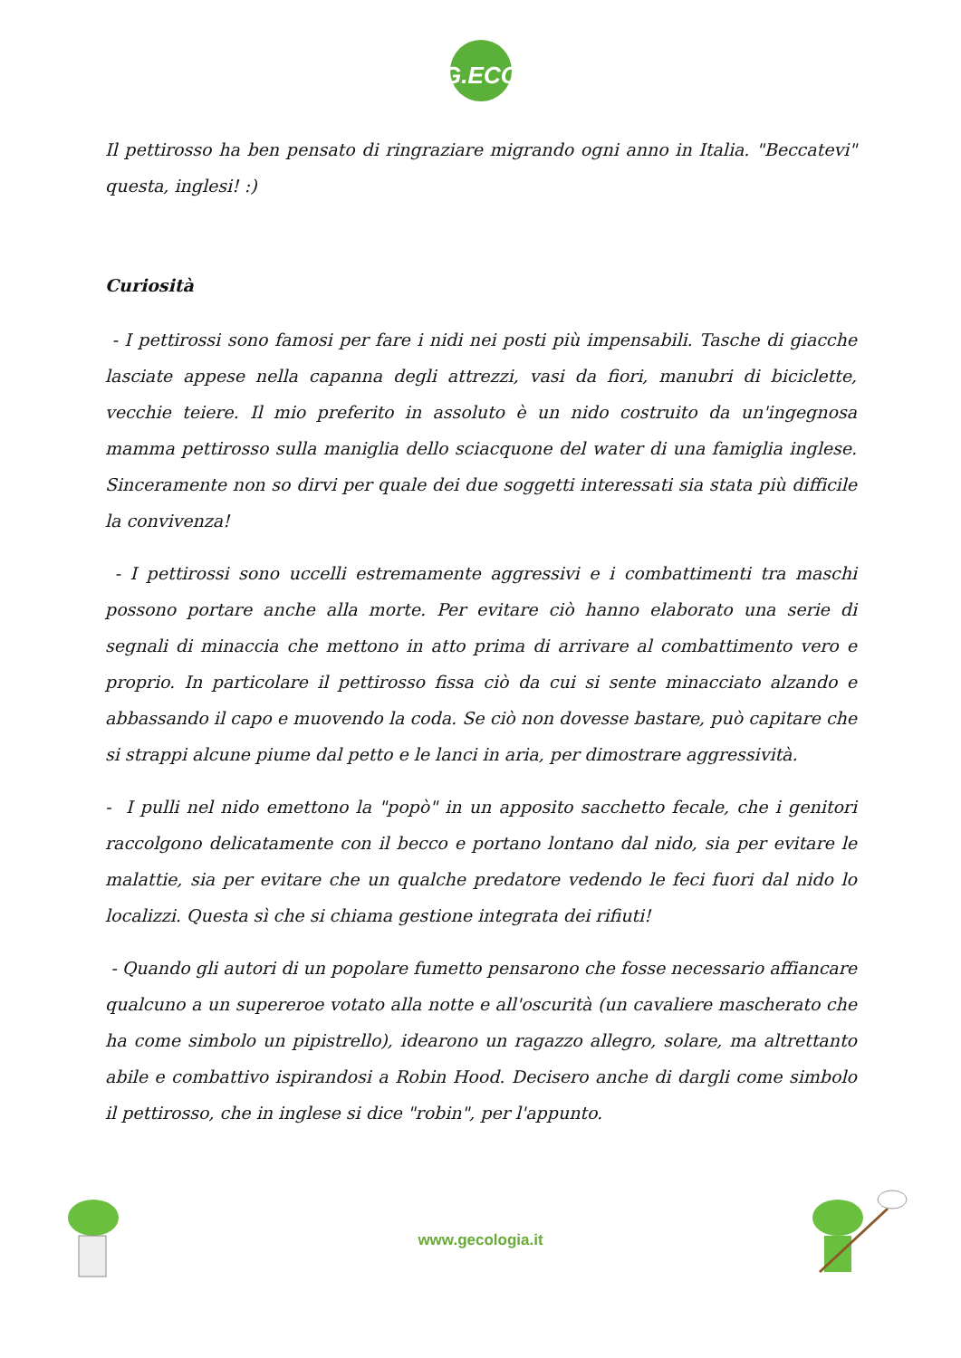G.ECO
Il pettirosso ha ben pensato di ringraziare migrando ogni anno in Italia. "Beccatevi" questa, inglesi! :)
Curiosità
- I pettirossi sono famosi per fare i nidi nei posti più impensabili. Tasche di giacche lasciate appese nella capanna degli attrezzi, vasi da fiori, manubri di biciclette, vecchie teiere. Il mio preferito in assoluto è un nido costruito da un'ingegnosa mamma pettirosso sulla maniglia dello sciacquone del water di una famiglia inglese. Sinceramente non so dirvi per quale dei due soggetti interessati sia stata più difficile la convivenza!
- I pettirossi sono uccelli estremamente aggressivi e i combattimenti tra maschi possono portare anche alla morte. Per evitare ciò hanno elaborato una serie di segnali di minaccia che mettono in atto prima di arrivare al combattimento vero e proprio. In particolare il pettirosso fissa ciò da cui si sente minacciato alzando e abbassando il capo e muovendo la coda. Se ciò non dovesse bastare, può capitare che si strappi alcune piume dal petto e le lanci in aria, per dimostrare aggressività.
- I pulli nel nido emettono la "popò" in un apposito sacchetto fecale, che i genitori raccolgono delicatamente con il becco e portano lontano dal nido, sia per evitare le malattie, sia per evitare che un qualche predatore vedendo le feci fuori dal nido lo localizzi. Questa sì che si chiama gestione integrata dei rifiuti!
- Quando gli autori di un popolare fumetto pensarono che fosse necessario affiancare qualcuno a un supereroe votato alla notte e all'oscurità (un cavaliere mascherato che ha come simbolo un pipistrello), idearono un ragazzo allegro, solare, ma altrettanto abile e combattivo ispirandosi a Robin Hood. Decisero anche di dargli come simbolo il pettirosso, che in inglese si dice "robin", per l'appunto.
www.gecologia.it